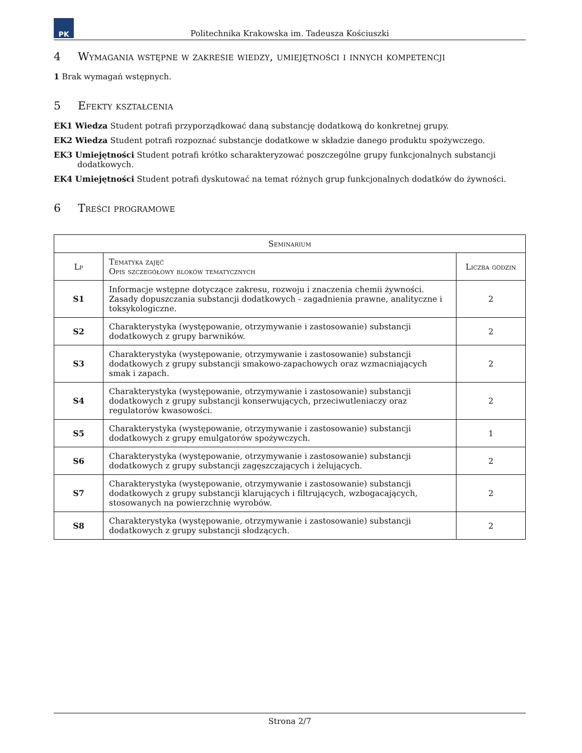PK
Politechnika Krakowska im. Tadeusza Kościuszki
4 Wymagania wstępne w zakresie wiedzy, umiejętności i innych kompetencji
1 Brak wymagań wstępnych.
5 Efekty kształcenia
EK1 Wiedza Student potrafi przyporządkować daną substancję dodatkową do konkretnej grupy.
EK2 Wiedza Student potrafi rozpoznać substancje dodatkowe w składzie danego produktu spożywczego.
EK3 Umiejętności Student potrafi krótko scharakteryzować poszczególne grupy funkcjonalnych substancji dodatkowych.
EK4 Umiejętności Student potrafi dyskutować na temat różnych grup funkcjonalnych dodatków do żywności.
6 Treści programowe
| Seminarium | | |
| --- | --- | --- |
| Lp | Tematyka zajęć Opis szczegółowy bloków tematycznych | Liczba godzin |
| S1 | Informacje wstępne dotyczące zakresu, rozwoju i znaczenia chemii żywności. Zasady dopuszczania substancji dodatkowych - zagadnienia prawne, analityczne i toksykologiczne. | 2 |
| S2 | Charakterystyka (występowanie, otrzymywanie i zastosowanie) substancji dodatkowych z grupy barwników. | 2 |
| S3 | Charakterystyka (występowanie, otrzymywanie i zastosowanie) substancji dodatkowych z grupy substancji smakowo-zapachowych oraz wzmacniających smak i zapach. | 2 |
| S4 | Charakterystyka (występowanie, otrzymywanie i zastosowanie) substancji dodatkowych z grupy substancji konserwujących, przeciwutleniaczy oraz regulatorów kwasowości. | 2 |
| S5 | Charakterystyka (występowanie, otrzymywanie i zastosowanie) substancji dodatkowych z grupy emulgatorów spożywczych. | 1 |
| S6 | Charakterystyka (występowanie, otrzymywanie i zastosowanie) substancji dodatkowych z grupy substancji zagęszczających i żelujących. | 2 |
| S7 | Charakterystyka (występowanie, otrzymywanie i zastosowanie) substancji dodatkowych z grupy substancji klarujących i filtrujących, wzbogacających, stosowanych na powierzchnię wyrobów. | 2 |
| S8 | Charakterystyka (występowanie, otrzymywanie i zastosowanie) substancji dodatkowych z grupy substancji słodzących. | 2 |
Strona 2/7